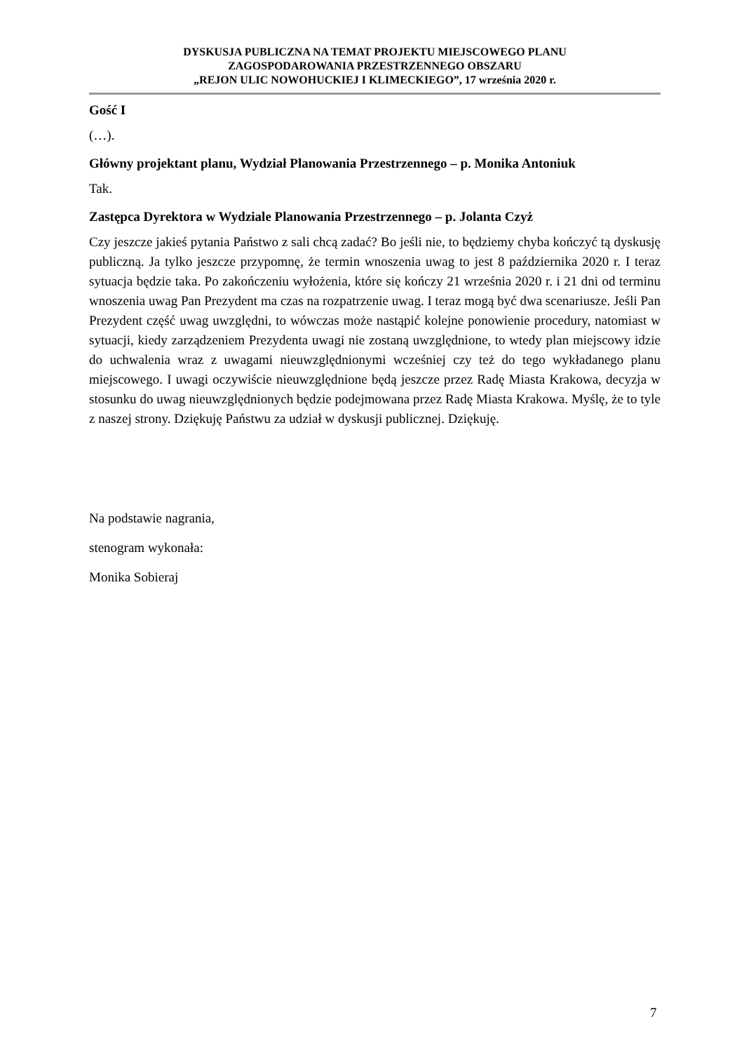DYSKUSJA PUBLICZNA NA TEMAT PROJEKTU MIEJSCOWEGO PLANU
ZAGOSPODAROWANIA PRZESTRZENNEGO OBSZARU
„REJON ULIC NOWOHUCKIEJ I KLIMECKIEGO”, 17 września 2020 r.
Gość I
(…).
Główny projektant planu, Wydział Planowania Przestrzennego – p. Monika Antoniuk
Tak.
Zastępca Dyrektora w Wydziale Planowania Przestrzennego – p. Jolanta Czyż
Czy jeszcze jakieś pytania Państwo z sali chcą zadać? Bo jeśli nie, to będziemy chyba kończyć tą dyskusję publiczną. Ja tylko jeszcze przypomnę, że termin wnoszenia uwag to jest 8 października 2020 r. I teraz sytuacja będzie taka. Po zakończeniu wyłożenia, które się kończy 21 września 2020 r. i 21 dni od terminu wnoszenia uwag Pan Prezydent ma czas na rozpatrzenie uwag. I teraz mogą być dwa scenariusze. Jeśli Pan Prezydent część uwag uwzględni, to wówczas może nastąpić kolejne ponowienie procedury, natomiast w sytuacji, kiedy zarządzeniem Prezydenta uwagi nie zostaną uwzględnione, to wtedy plan miejscowy idzie do uchwalenia wraz z uwagami nieuwzględnionymi wcześniej czy też do tego wykładanego planu miejscowego. I uwagi oczywiście nieuwzględnione będą jeszcze przez Radę Miasta Krakowa, decyzja w stosunku do uwag nieuwzględnionych będzie podejmowana przez Radę Miasta Krakowa. Myślę, że to tyle z naszej strony. Dziękuję Państwu za udział w dyskusji publicznej. Dziękuję.
Na podstawie nagrania,
stenogram wykonała:
Monika Sobieraj
7